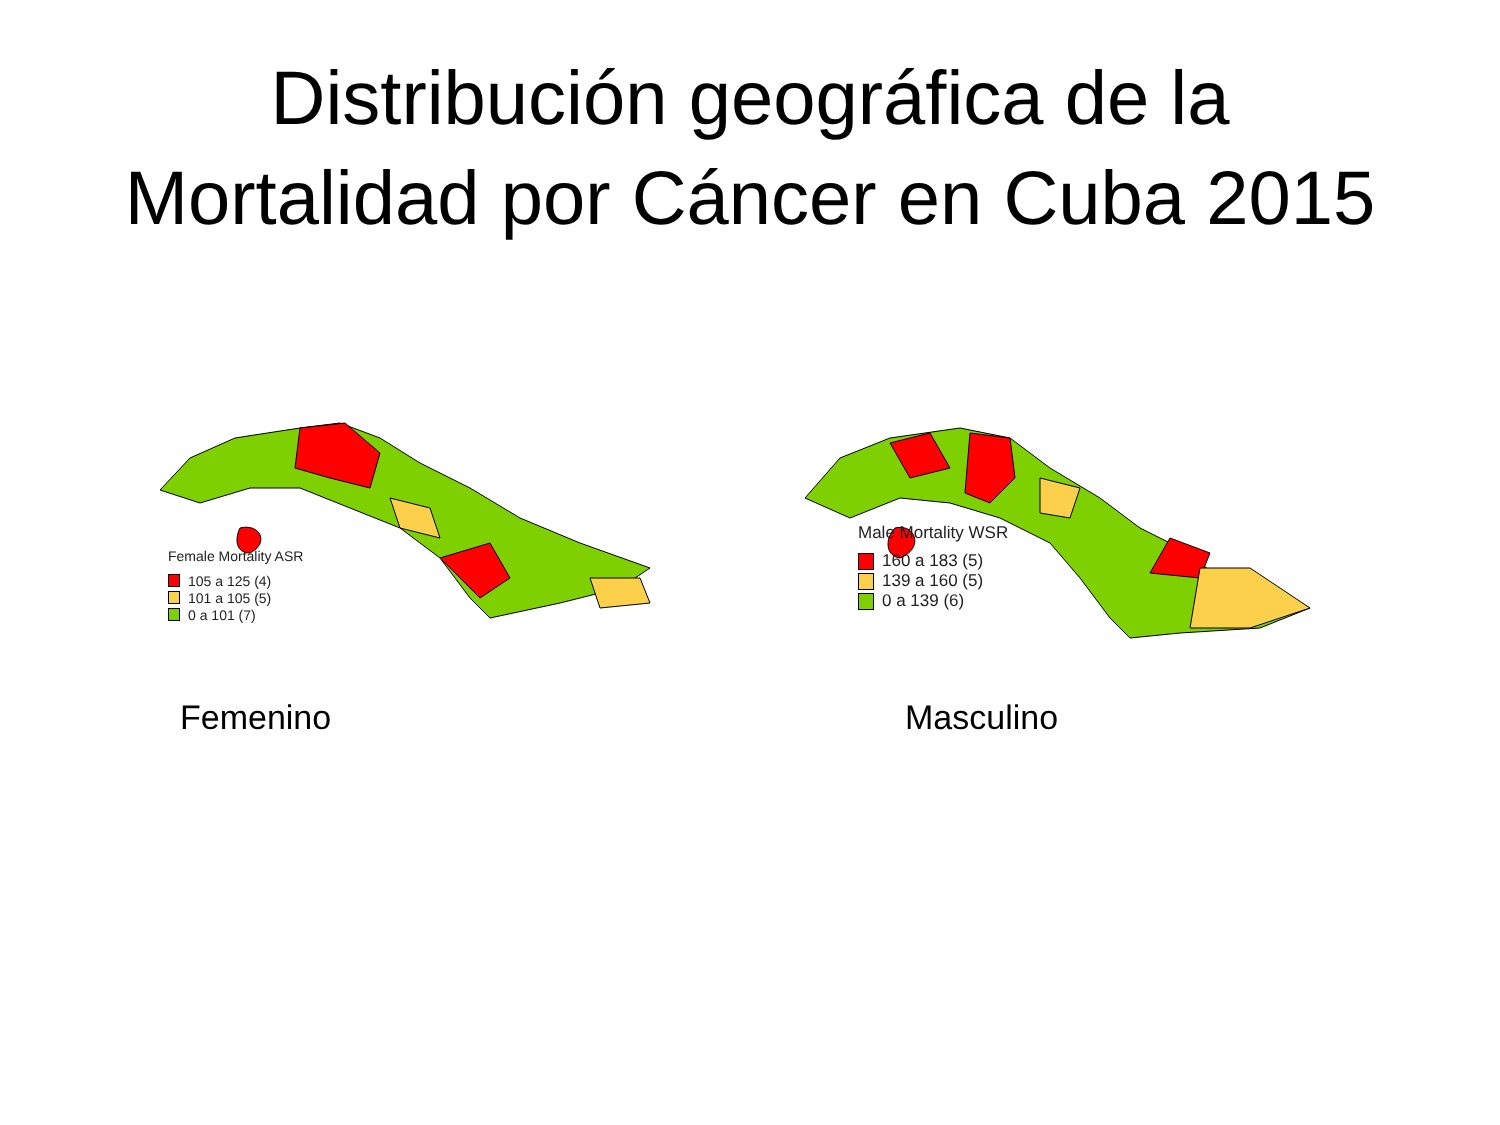Distribución geográfica de la
Mortalidad por Cáncer en Cuba 2015
Female Mortality ASR
105 a 125 (4)
101 a 105 (5)
0 a 101 (7)
Male Mortality WSR
160 a 183 (5)
139 a 160 (5)
0 a 139 (6)
Femenino Masculino